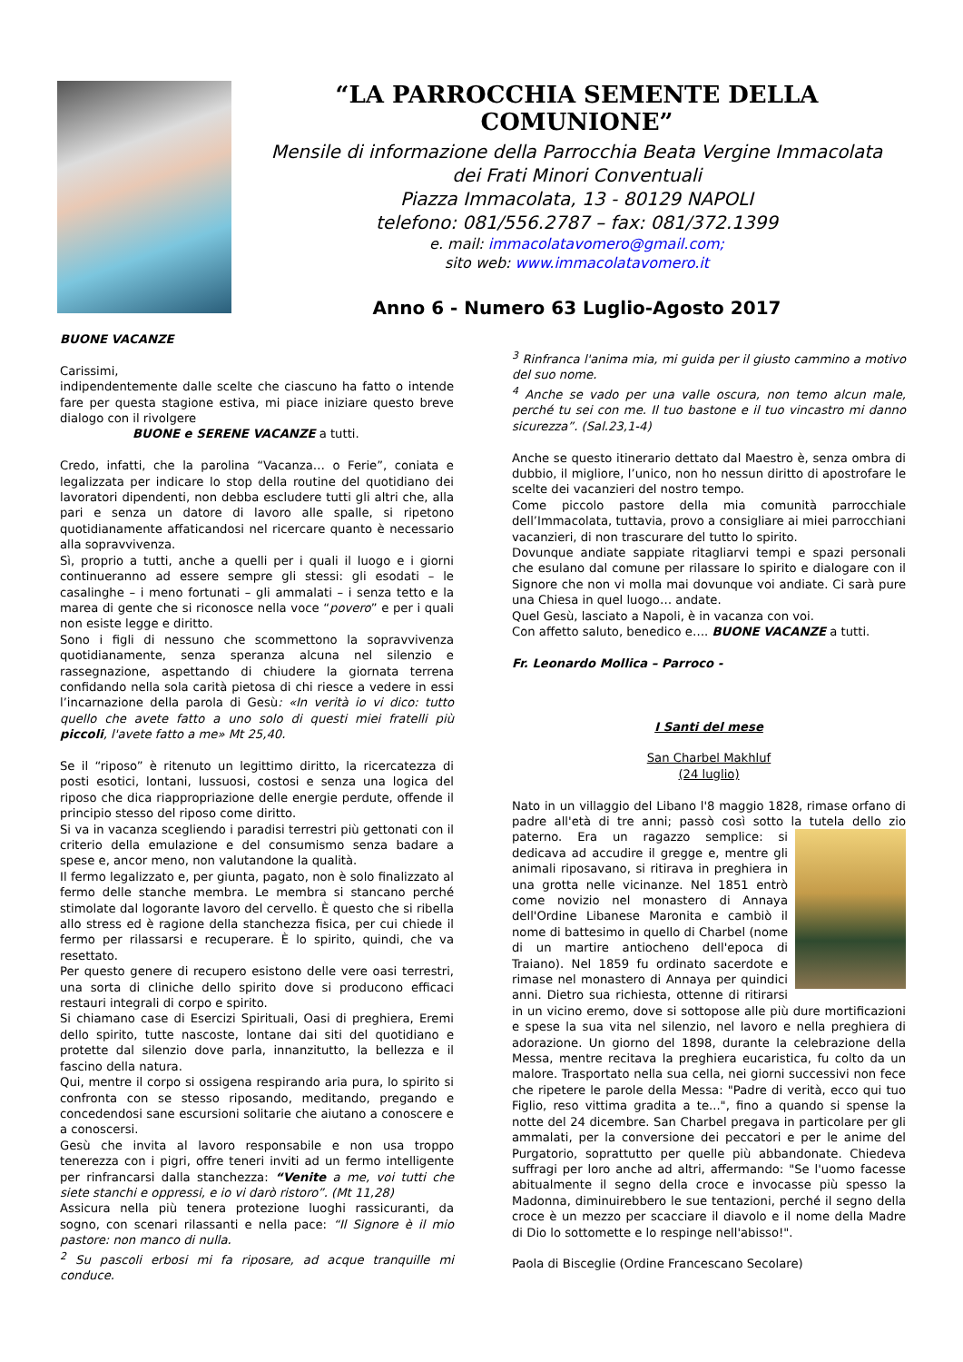“LA PARROCCHIA SEMENTE DELLA COMUNIONE”
Mensile di informazione della Parrocchia Beata Vergine Immacolata
dei Frati Minori Conventuali
Piazza Immacolata, 13 - 80129 NAPOLI
telefono: 081/556.2787 – fax: 081/372.1399
e. mail: immacolatavomero@gmail.com;
sito web: www.immacolatavomero.it
Anno 6 - Numero 63 Luglio-Agosto 2017
BUONE VACANZE
Carissimi,
indipendentemente dalle scelte che ciascuno ha fatto o intende fare per questa stagione estiva, mi piace iniziare questo breve dialogo con il rivolgere
BUONE e SERENE VACANZE a tutti.
Credo, infatti, che la parolina “Vacanza… o Ferie”, coniata e legalizzata per indicare lo stop della routine del quotidiano dei lavoratori dipendenti, non debba escludere tutti gli altri che, alla pari e senza un datore di lavoro alle spalle, si ripetono quotidianamente affaticandosi nel ricercare quanto è necessario alla sopravvivenza.
Sì, proprio a tutti, anche a quelli per i quali il luogo e i giorni continueranno ad essere sempre gli stessi: gli esodati – le casalinghe – i meno fortunati – gli ammalati – i senza tetto e la marea di gente che si riconosce nella voce “povero” e per i quali non esiste legge e diritto.
Sono i figli di nessuno che scommettono la sopravvivenza quotidianamente, senza speranza alcuna nel silenzio e rassegnazione, aspettando di chiudere la giornata terrena confidando nella sola carità pietosa di chi riesce a vedere in essi l’incarnazione della parola di Gesù: «In verità io vi dico: tutto quello che avete fatto a uno solo di questi miei fratelli più piccoli, l'avete fatto a me» Mt 25,40.
Se il “riposo” è ritenuto un legittimo diritto, la ricercatezza di posti esotici, lontani, lussuosi, costosi e senza una logica del riposo che dica riappropriazione delle energie perdute, offende il principio stesso del riposo come diritto.
Si va in vacanza scegliendo i paradisi terrestri più gettonati con il criterio della emulazione e del consumismo senza badare a spese e, ancor meno, non valutandone la qualità.
Il fermo legalizzato e, per giunta, pagato, non è solo finalizzato al fermo delle stanche membra. Le membra si stancano perché stimolate dal logorante lavoro del cervello. È questo che si ribella allo stress ed è ragione della stanchezza fisica, per cui chiede il fermo per rilassarsi e recuperare. È lo spirito, quindi, che va resettato.
Per questo genere di recupero esistono delle vere oasi terrestri, una sorta di cliniche dello spirito dove si producono efficaci restauri integrali di corpo e spirito.
Si chiamano case di Esercizi Spirituali, Oasi di preghiera, Eremi dello spirito, tutte nascoste, lontane dai siti del quotidiano e protette dal silenzio dove parla, innanzitutto, la bellezza e il fascino della natura.
Qui, mentre il corpo si ossigena respirando aria pura, lo spirito si confronta con se stesso riposando, meditando, pregando e concedendosi sane escursioni solitarie che aiutano a conoscere e a conoscersi.
Gesù che invita al lavoro responsabile e non usa troppo tenerezza con i pigri, offre teneri inviti ad un fermo intelligente per rinfrancarsi dalla stanchezza: “Venite a me, voi tutti che siete stanchi e oppressi, e io vi darò ristoro”. (Mt 11,28)
Assicura nella più tenera protezione luoghi rassicuranti, da sogno, con scenari rilassanti e nella pace: “Il Signore è il mio pastore: non manco di nulla.
<sup>2</sup> Su pascoli erbosi mi fa riposare, ad acque tranquille mi conduce.
<sup>3</sup> Rinfranca l'anima mia, mi guida per il giusto cammino a motivo del suo nome.
<sup>4</sup> Anche se vado per una valle oscura, non temo alcun male, perché tu sei con me. Il tuo bastone e il tuo vincastro mi danno sicurezza”. (Sal.23,1-4)
Anche se questo itinerario dettato dal Maestro è, senza ombra di dubbio, il migliore, l’unico, non ho nessun diritto di apostrofare le scelte dei vacanzieri del nostro tempo.
Come piccolo pastore della mia comunità parrocchiale dell’Immacolata, tuttavia, provo a consigliare ai miei parrocchiani vacanzieri, di non trascurare del tutto lo spirito.
Dovunque andiate sappiate ritagliarvi tempi e spazi personali che esulano dal comune per rilassare lo spirito e dialogare con il Signore che non vi molla mai dovunque voi andiate. Ci sarà pure una Chiesa in quel luogo… andate.
Quel Gesù, lasciato a Napoli, è in vacanza con voi.
Con affetto saluto, benedico e…. BUONE VACANZE a tutti.
Fr. Leonardo Mollica – Parroco -
I Santi del mese
San Charbel Makhluf
(24 luglio)
Nato in un villaggio del Libano l'8 maggio 1828, rimase orfano di padre all'età di tre anni; passò così sotto la tutela dello zio paterno. Era un ragazzo semplice: si dedicava ad accudire il gregge e, mentre gli animali riposavano, si ritirava in preghiera in una grotta nelle vicinanze. Nel 1851 entrò come novizio nel monastero di Annaya dell'Ordine Libanese Maronita e cambiò il nome di battesimo in quello di Charbel (nome di un martire antiocheno dell'epoca di Traiano). Nel 1859 fu ordinato sacerdote e rimase nel monastero di Annaya per quindici anni. Dietro sua richiesta, ottenne di ritirarsi in un vicino eremo, dove si sottopose alle più dure mortificazioni e spese la sua vita nel silenzio, nel lavoro e nella preghiera di adorazione. Un giorno del 1898, durante la celebrazione della Messa, mentre recitava la preghiera eucaristica, fu colto da un malore. Trasportato nella sua cella, nei giorni successivi non fece che ripetere le parole della Messa: "Padre di verità, ecco qui tuo Figlio, reso vittima gradita a te...", fino a quando si spense la notte del 24 dicembre. San Charbel pregava in particolare per gli ammalati, per la conversione dei peccatori e per le anime del Purgatorio, soprattutto per quelle più abbandonate. Chiedeva suffragi per loro anche ad altri, affermando: "Se l'uomo facesse abitualmente il segno della croce e invocasse più spesso la Madonna, diminuirebbero le sue tentazioni, perché il segno della croce è un mezzo per scacciare il diavolo e il nome della Madre di Dio lo sottomette e lo respinge nell'abisso!".
Paola di Bisceglie (Ordine Francescano Secolare)